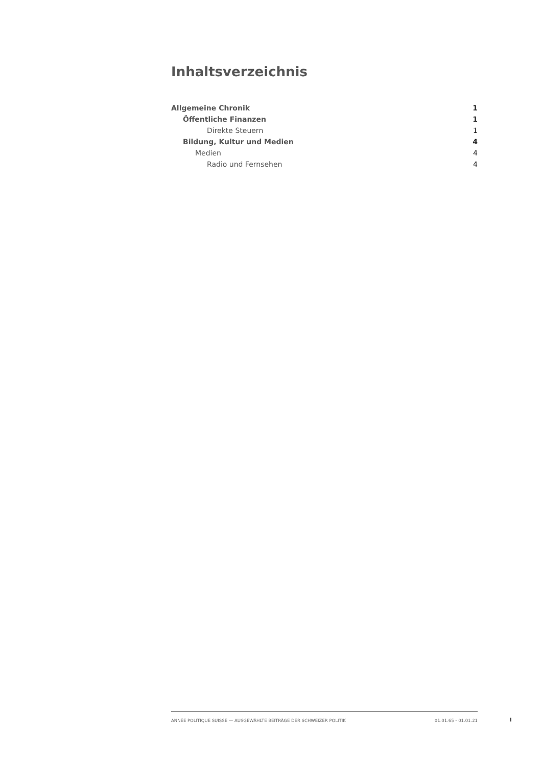Inhaltsverzeichnis
Allgemeine Chronik 1
Öffentliche Finanzen 1
Direkte Steuern 1
Bildung, Kultur und Medien 4
Medien 4
Radio und Fernsehen 4
ANNÉE POLITIQUE SUISSE — AUSGEWÄHLTE BEITRÄGE DER SCHWEIZER POLITIK 01.01.65 - 01.01.21
I